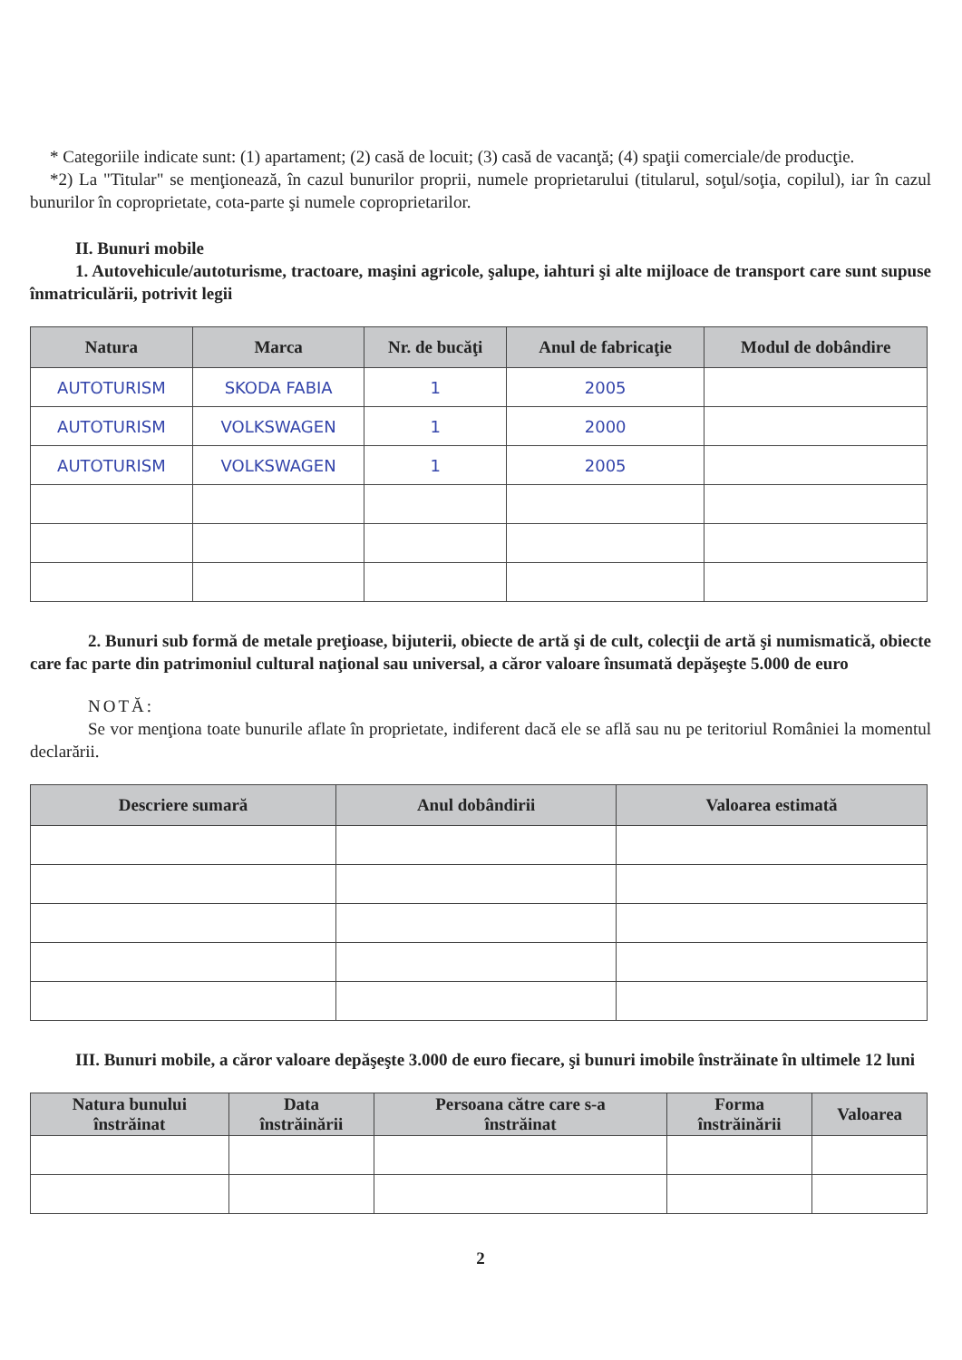* Categoriile indicate sunt: (1) apartament; (2) casă de locuit; (3) casă de vacanţă; (4) spaţii comerciale/de producţie.
*2) La "Titular" se menţionează, în cazul bunurilor proprii, numele proprietarului (titularul, soţul/soţia, copilul), iar în cazul bunurilor în coproprietate, cota-parte şi numele coproprietarilor.
II. Bunuri mobile
1. Autovehicule/autoturisme, tractoare, maşini agricole, şalupe, iahturi şi alte mijloace de transport care sunt supuse înmatriculării, potrivit legii
| Natura | Marca | Nr. de bucăţi | Anul de fabricaţie | Modul de dobândire |
| --- | --- | --- | --- | --- |
| AUTOTURISM | SKODA FABIA | 1 | 2005 | |
| AUTOTURISM | VOLKSWAGEN | 1 | 2000 | |
| AUTOTURISM | VOLKSWAGEN | 1 | 2005 | |
2. Bunuri sub formă de metale preţioase, bijuterii, obiecte de artă şi de cult, colecţii de artă şi numismatică, obiecte care fac parte din patrimoniul cultural naţional sau universal, a căror valoare însumată depăşeşte 5.000 de euro
NOTĂ:
Se vor menţiona toate bunurile aflate în proprietate, indiferent dacă ele se află sau nu pe teritoriul României la momentul declarării.
| Descriere sumară | Anul dobândirii | Valoarea estimată |
| --- | --- | --- |
III. Bunuri mobile, a căror valoare depăşeşte 3.000 de euro fiecare, şi bunuri imobile înstrăinate în ultimele 12 luni
| Natura bunului înstrăinat | Data înstrăinării | Persoana către care s-a înstrăinat | Forma înstrăinării | Valoarea |
| --- | --- | --- | --- | --- |
2